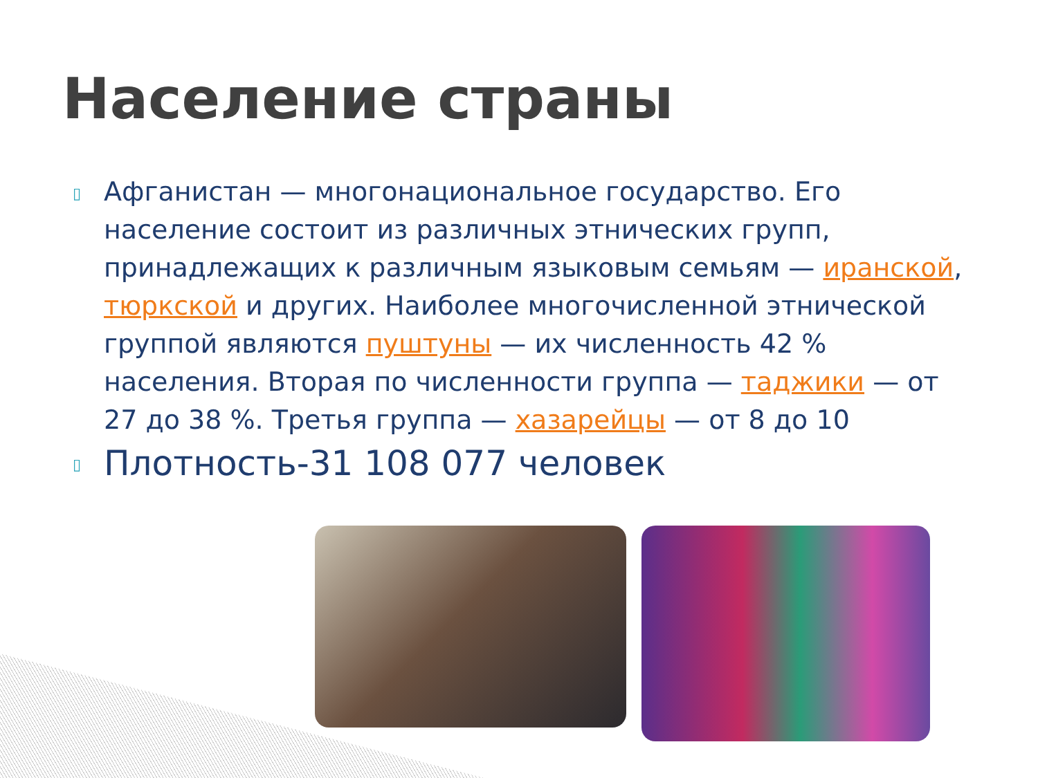Население страны
▯ Афганистан — многонациональное государство. Его население состоит из различных этнических групп, принадлежащих к различным языковым семьям — иранской, тюркской и других. Наиболее многочисленной этнической группой являются пуштуны — их численность 42 % населения. Вторая по численности группа — таджики — от 27 до 38 %. Третья группа — хазарейцы — от 8 до 10
▯ Плотность-31 108 077 человек